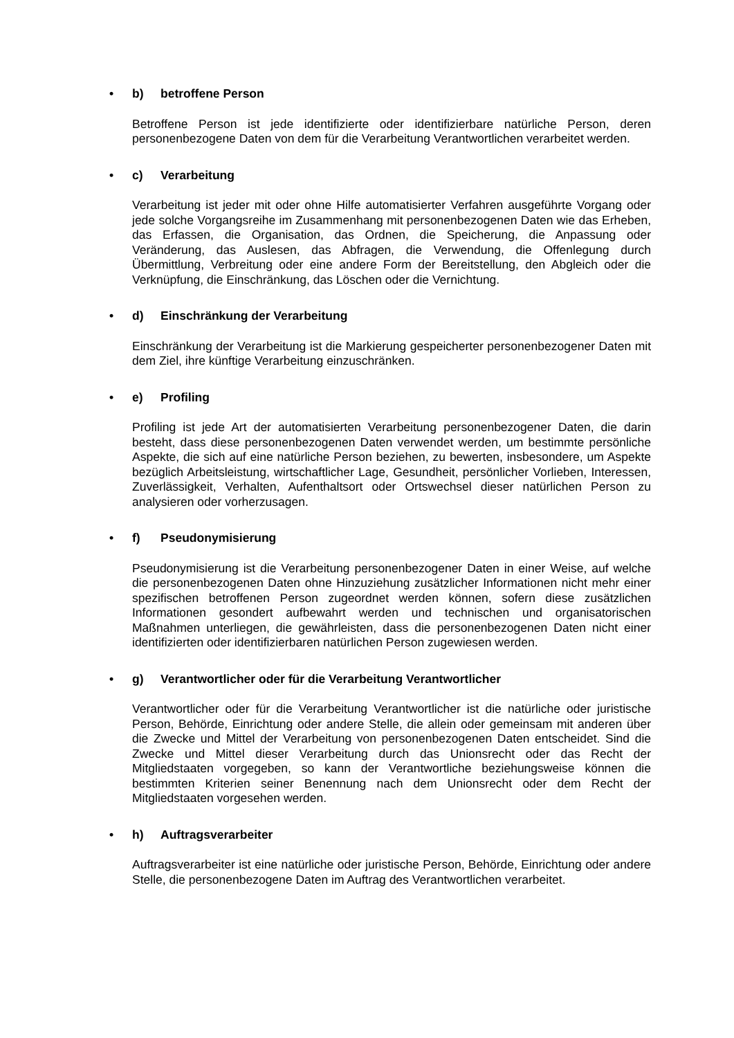• b) betroffene Person
Betroffene Person ist jede identifizierte oder identifizierbare natürliche Person, deren personenbezogene Daten von dem für die Verarbeitung Verantwortlichen verarbeitet werden.
• c) Verarbeitung
Verarbeitung ist jeder mit oder ohne Hilfe automatisierter Verfahren ausgeführte Vorgang oder jede solche Vorgangsreihe im Zusammenhang mit personenbezogenen Daten wie das Erheben, das Erfassen, die Organisation, das Ordnen, die Speicherung, die Anpassung oder Veränderung, das Auslesen, das Abfragen, die Verwendung, die Offenlegung durch Übermittlung, Verbreitung oder eine andere Form der Bereitstellung, den Abgleich oder die Verknüpfung, die Einschränkung, das Löschen oder die Vernichtung.
• d) Einschränkung der Verarbeitung
Einschränkung der Verarbeitung ist die Markierung gespeicherter personenbezogener Daten mit dem Ziel, ihre künftige Verarbeitung einzuschränken.
• e) Profiling
Profiling ist jede Art der automatisierten Verarbeitung personenbezogener Daten, die darin besteht, dass diese personenbezogenen Daten verwendet werden, um bestimmte persönliche Aspekte, die sich auf eine natürliche Person beziehen, zu bewerten, insbesondere, um Aspekte bezüglich Arbeitsleistung, wirtschaftlicher Lage, Gesundheit, persönlicher Vorlieben, Interessen, Zuverlässigkeit, Verhalten, Aufenthaltsort oder Ortswechsel dieser natürlichen Person zu analysieren oder vorherzusagen.
• f) Pseudonymisierung
Pseudonymisierung ist die Verarbeitung personenbezogener Daten in einer Weise, auf welche die personenbezogenen Daten ohne Hinzuziehung zusätzlicher Informationen nicht mehr einer spezifischen betroffenen Person zugeordnet werden können, sofern diese zusätzlichen Informationen gesondert aufbewahrt werden und technischen und organisatorischen Maßnahmen unterliegen, die gewährleisten, dass die personenbezogenen Daten nicht einer identifizierten oder identifizierbaren natürlichen Person zugewiesen werden.
• g) Verantwortlicher oder für die Verarbeitung Verantwortlicher
Verantwortlicher oder für die Verarbeitung Verantwortlicher ist die natürliche oder juristische Person, Behörde, Einrichtung oder andere Stelle, die allein oder gemeinsam mit anderen über die Zwecke und Mittel der Verarbeitung von personenbezogenen Daten entscheidet. Sind die Zwecke und Mittel dieser Verarbeitung durch das Unionsrecht oder das Recht der Mitgliedstaaten vorgegeben, so kann der Verantwortliche beziehungsweise können die bestimmten Kriterien seiner Benennung nach dem Unionsrecht oder dem Recht der Mitgliedstaaten vorgesehen werden.
• h) Auftragsverarbeiter
Auftragsverarbeiter ist eine natürliche oder juristische Person, Behörde, Einrichtung oder andere Stelle, die personenbezogene Daten im Auftrag des Verantwortlichen verarbeitet.